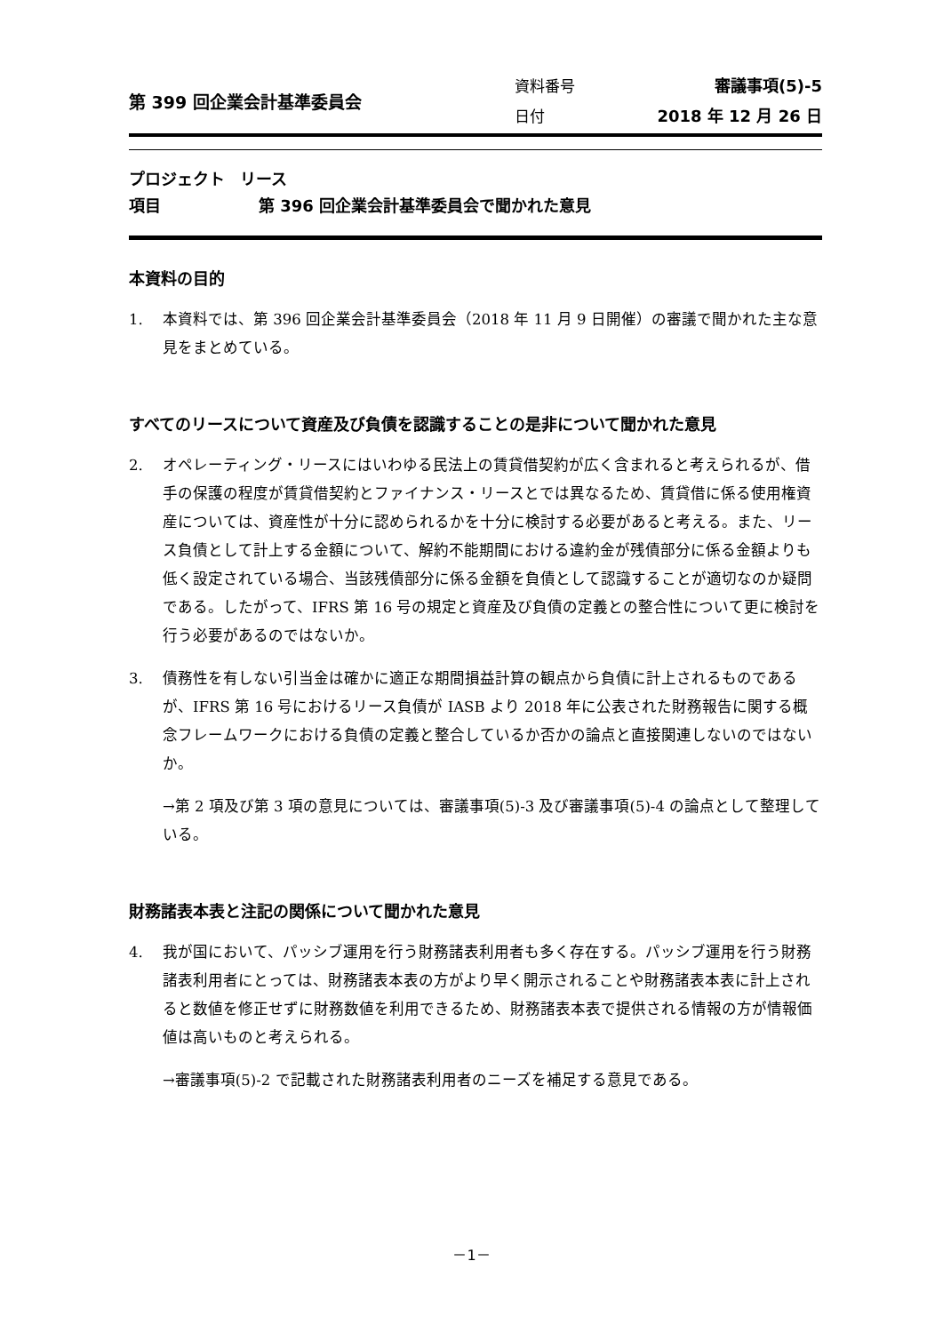第 399 回企業会計基準委員会
| 資料番号 | 審議事項(5)-5 |
| 日付 | 2018 年 12 月 26 日 |
プロジェクト リース
項目 第 396 回企業会計基準委員会で聞かれた意見
本資料の目的
1. 本資料では、第 396 回企業会計基準委員会（2018 年 11 月 9 日開催）の審議で聞かれた主な意見をまとめている。
すべてのリースについて資産及び負債を認識することの是非について聞かれた意見
2. オペレーティング・リースにはいわゆる民法上の賃貸借契約が広く含まれると考えられるが、借手の保護の程度が賃貸借契約とファイナンス・リースとでは異なるため、賃貸借に係る使用権資産については、資産性が十分に認められるかを十分に検討する必要があると考える。また、リース負債として計上する金額について、解約不能期間における違約金が残債部分に係る金額よりも低く設定されている場合、当該残債部分に係る金額を負債として認識することが適切なのか疑問である。したがって、IFRS 第 16 号の規定と資産及び負債の定義との整合性について更に検討を行う必要があるのではないか。
3. 債務性を有しない引当金は確かに適正な期間損益計算の観点から負債に計上されるものであるが、IFRS 第 16 号におけるリース負債が IASB より 2018 年に公表された財務報告に関する概念フレームワークにおける負債の定義と整合しているか否かの論点と直接関連しないのではないか。
→第 2 項及び第 3 項の意見については、審議事項(5)-3 及び審議事項(5)-4 の論点として整理している。
財務諸表本表と注記の関係について聞かれた意見
4. 我が国において、パッシブ運用を行う財務諸表利用者も多く存在する。パッシブ運用を行う財務諸表利用者にとっては、財務諸表本表の方がより早く開示されることや財務諸表本表に計上されると数値を修正せずに財務数値を利用できるため、財務諸表本表で提供される情報の方が情報価値は高いものと考えられる。
→審議事項(5)-2 で記載された財務諸表利用者のニーズを補足する意見である。
－1－